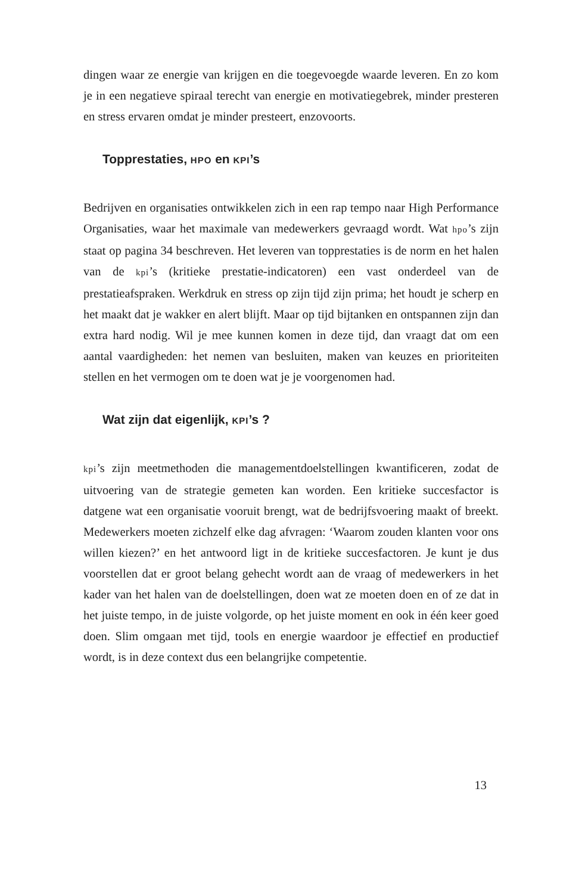dingen waar ze energie van krijgen en die toegevoegde waarde leveren. En zo kom je in een negatieve spiraal terecht van energie en motivatiegebrek, minder presteren en stress ervaren omdat je minder presteert, enzovoorts.
Topprestaties, HPO en KPI’s
Bedrijven en organisaties ontwikkelen zich in een rap tempo naar High Performance Organisaties, waar het maximale van medewerkers gevraagd wordt. Wat hpo’s zijn staat op pagina 34 beschreven. Het leveren van topprestaties is de norm en het halen van de kpi’s (kritieke prestatie-indicatoren) een vast onderdeel van de prestatieafspraken. Werkdruk en stress op zijn tijd zijn prima; het houdt je scherp en het maakt dat je wakker en alert blijft. Maar op tijd bijtanken en ontspannen zijn dan extra hard nodig. Wil je mee kunnen komen in deze tijd, dan vraagt dat om een aantal vaardigheden: het nemen van besluiten, maken van keuzes en prioriteiten stellen en het vermogen om te doen wat je je voorgenomen had.
Wat zijn dat eigenlijk, KPI’s ?
kpi’s zijn meetmethoden die managementdoelstellingen kwantificeren, zodat de uitvoering van de strategie gemeten kan worden. Een kritieke succesfactor is datgene wat een organisatie vooruit brengt, wat de bedrijfsvoering maakt of breekt. Medewerkers moeten zichzelf elke dag afvragen: ‘Waarom zouden klanten voor ons willen kiezen?’ en het antwoord ligt in de kritieke succesfactoren. Je kunt je dus voorstellen dat er groot belang gehecht wordt aan de vraag of medewerkers in het kader van het halen van de doelstellingen, doen wat ze moeten doen en of ze dat in het juiste tempo, in de juiste volgorde, op het juiste moment en ook in één keer goed doen. Slim omgaan met tijd, tools en energie waardoor je effectief en productief wordt, is in deze context dus een belangrijke competentie.
13